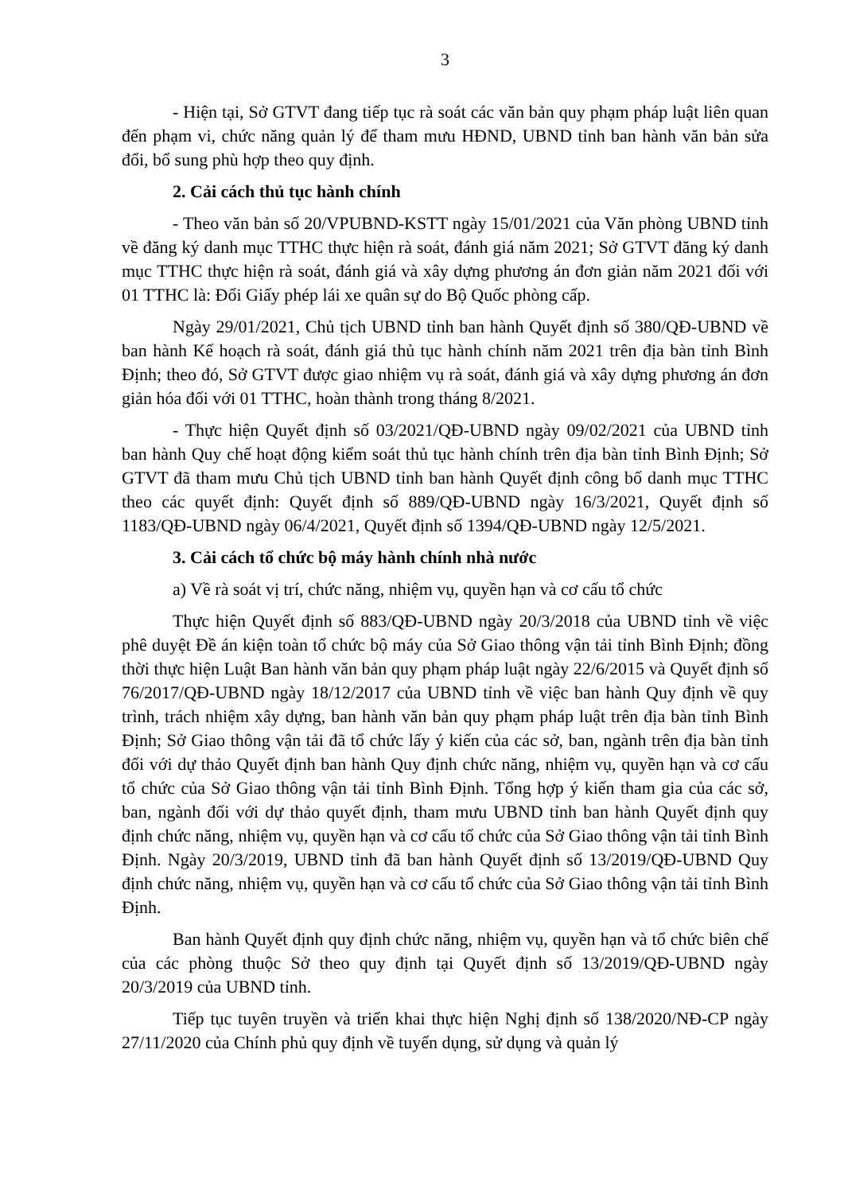3
- Hiện tại, Sở GTVT đang tiếp tục rà soát các văn bản quy phạm pháp luật liên quan đến phạm vi, chức năng quản lý để tham mưu HĐND, UBND tỉnh ban hành văn bản sửa đổi, bổ sung phù hợp theo quy định.
2. Cải cách thủ tục hành chính
- Theo văn bản số 20/VPUBND-KSTT ngày 15/01/2021 của Văn phòng UBND tỉnh về đăng ký danh mục TTHC thực hiện rà soát, đánh giá năm 2021; Sở GTVT đăng ký danh mục TTHC thực hiện rà soát, đánh giá và xây dựng phương án đơn giản năm 2021 đối với 01 TTHC là: Đổi Giấy phép lái xe quân sự do Bộ Quốc phòng cấp.
Ngày 29/01/2021, Chủ tịch UBND tỉnh ban hành Quyết định số 380/QĐ-UBND về ban hành Kế hoạch rà soát, đánh giá thủ tục hành chính năm 2021 trên địa bàn tỉnh Bình Định; theo đó, Sở GTVT được giao nhiệm vụ rà soát, đánh giá và xây dựng phương án đơn giản hóa đối với 01 TTHC, hoàn thành trong tháng 8/2021.
- Thực hiện Quyết định số 03/2021/QĐ-UBND ngày 09/02/2021 của UBND tỉnh ban hành Quy chế hoạt động kiểm soát thủ tục hành chính trên địa bàn tỉnh Bình Định; Sở GTVT đã tham mưu Chủ tịch UBND tỉnh ban hành Quyết định công bố danh mục TTHC theo các quyết định: Quyết định số 889/QĐ-UBND ngày 16/3/2021, Quyết định số 1183/QĐ-UBND ngày 06/4/2021, Quyết định số 1394/QĐ-UBND ngày 12/5/2021.
3. Cải cách tổ chức bộ máy hành chính nhà nước
a) Về rà soát vị trí, chức năng, nhiệm vụ, quyền hạn và cơ cấu tổ chức
Thực hiện Quyết định số 883/QĐ-UBND ngày 20/3/2018 của UBND tỉnh về việc phê duyệt Đề án kiện toàn tổ chức bộ máy của Sở Giao thông vận tải tỉnh Bình Định; đồng thời thực hiện Luật Ban hành văn bản quy phạm pháp luật ngày 22/6/2015 và Quyết định số 76/2017/QĐ-UBND ngày 18/12/2017 của UBND tỉnh về việc ban hành Quy định về quy trình, trách nhiệm xây dựng, ban hành văn bản quy phạm pháp luật trên địa bàn tỉnh Bình Định; Sở Giao thông vận tải đã tổ chức lấy ý kiến của các sở, ban, ngành trên địa bàn tỉnh đối với dự thảo Quyết định ban hành Quy định chức năng, nhiệm vụ, quyền hạn và cơ cấu tổ chức của Sở Giao thông vận tải tỉnh Bình Định. Tổng hợp ý kiến tham gia của các sở, ban, ngành đối với dự thảo quyết định, tham mưu UBND tỉnh ban hành Quyết định quy định chức năng, nhiệm vụ, quyền hạn và cơ cấu tổ chức của Sở Giao thông vận tải tỉnh Bình Định. Ngày 20/3/2019, UBND tỉnh đã ban hành Quyết định số 13/2019/QĐ-UBND Quy định chức năng, nhiệm vụ, quyền hạn và cơ cấu tổ chức của Sở Giao thông vận tải tỉnh Bình Định.
Ban hành Quyết định quy định chức năng, nhiệm vụ, quyền hạn và tổ chức biên chế của các phòng thuộc Sở theo quy định tại Quyết định số 13/2019/QĐ-UBND ngày 20/3/2019 của UBND tỉnh.
Tiếp tục tuyên truyền và triển khai thực hiện Nghị định số 138/2020/NĐ-CP ngày 27/11/2020 của Chính phủ quy định về tuyển dụng, sử dụng và quản lý